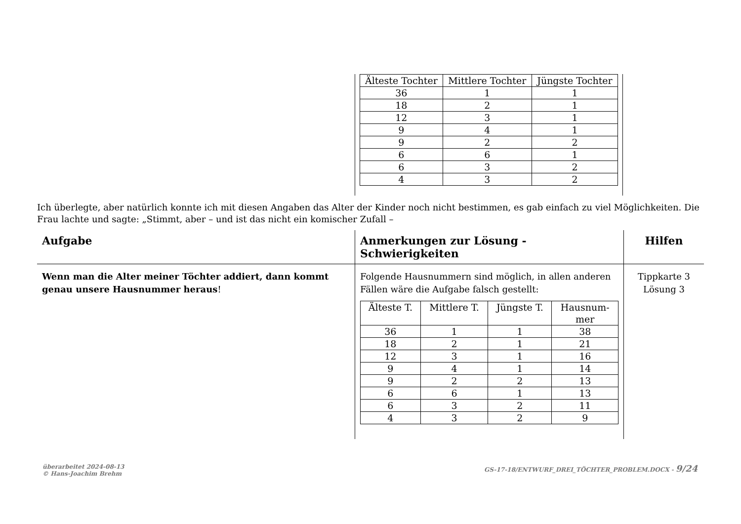| Älteste Tochter | Mittlere Tochter | Jüngste Tochter |
| --- | --- | --- |
| 36 | 1 | 1 |
| 18 | 2 | 1 |
| 12 | 3 | 1 |
| 9 | 4 | 1 |
| 9 | 2 | 2 |
| 6 | 6 | 1 |
| 6 | 3 | 2 |
| 4 | 3 | 2 |
Ich überlegte, aber natürlich konnte ich mit diesen Angaben das Alter der Kinder noch nicht bestimmen, es gab einfach zu viel Möglichkeiten. Die Frau lachte und sagte: „Stimmt, aber – und ist das nicht ein komischer Zufall –
Aufgabe Anmerkungen zur Lösung - Schwierigkeiten
Hilfen
Wenn man die Alter meiner Töchter addiert, dann kommt genau unsere Hausnummer heraus!
Folgende Hausnummern sind möglich, in allen anderen Fällen wäre die Aufgabe falsch gestellt:
| Älteste T. | Mittlere T. | Jüngste T. | Hausnum- mer |
| --- | --- | --- | --- |
| 36 | 1 | 1 | 38 |
| 18 | 2 | 1 | 21 |
| 12 | 3 | 1 | 16 |
| 9 | 4 | 1 | 14 |
| 9 | 2 | 2 | 13 |
| 6 | 6 | 1 | 13 |
| 6 | 3 | 2 | 11 |
| 4 | 3 | 2 | 9 |
Tippkarte 3
Lösung 3
überarbeitet 2024-08-13
© Hans-Joachim Brehm
GS-17-18/ENTWURF_DREI_TÖCHTER_PROBLEM.DOCX - 9/24